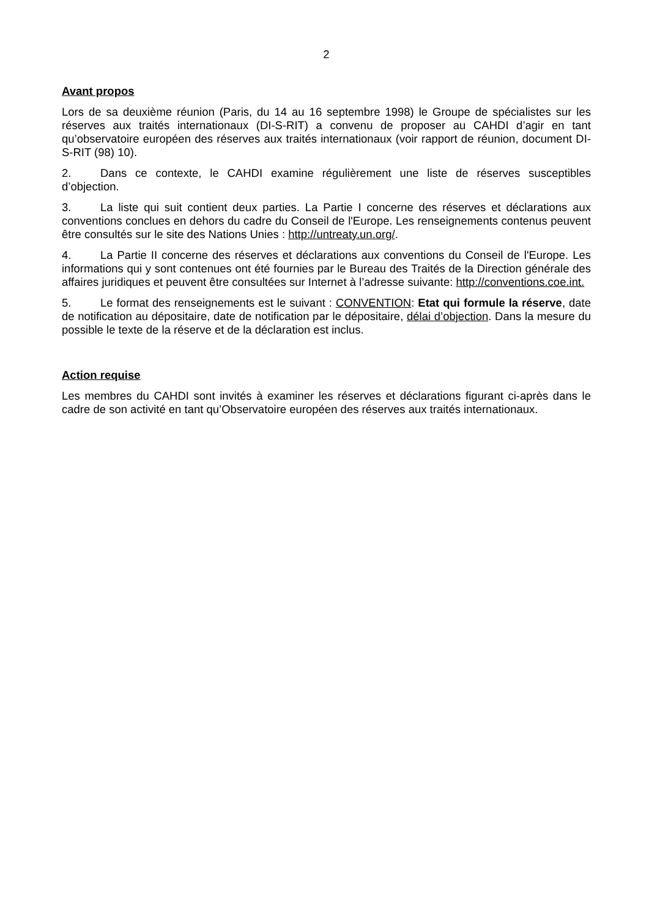2
Avant propos
Lors de sa deuxième réunion (Paris, du 14 au 16 septembre 1998) le Groupe de spécialistes sur les réserves aux traités internationaux (DI-S-RIT) a convenu de proposer au CAHDI d’agir en tant qu’observatoire européen des réserves aux traités internationaux (voir rapport de réunion, document DI-S-RIT (98) 10).
2. Dans ce contexte, le CAHDI examine régulièrement une liste de réserves susceptibles d’objection.
3. La liste qui suit contient deux parties. La Partie I concerne des réserves et déclarations aux conventions conclues en dehors du cadre du Conseil de l'Europe. Les renseignements contenus peuvent être consultés sur le site des Nations Unies : http://untreaty.un.org/.
4. La Partie II concerne des réserves et déclarations aux conventions du Conseil de l'Europe. Les informations qui y sont contenues ont été fournies par le Bureau des Traités de la Direction générale des affaires juridiques et peuvent être consultées sur Internet à l’adresse suivante: http://conventions.coe.int.
5. Le format des renseignements est le suivant : CONVENTION: Etat qui formule la réserve, date de notification au dépositaire, date de notification par le dépositaire, délai d’objection. Dans la mesure du possible le texte de la réserve et de la déclaration est inclus.
Action requise
Les membres du CAHDI sont invités à examiner les réserves et déclarations figurant ci-après dans le cadre de son activité en tant qu’Observatoire européen des réserves aux traités internationaux.